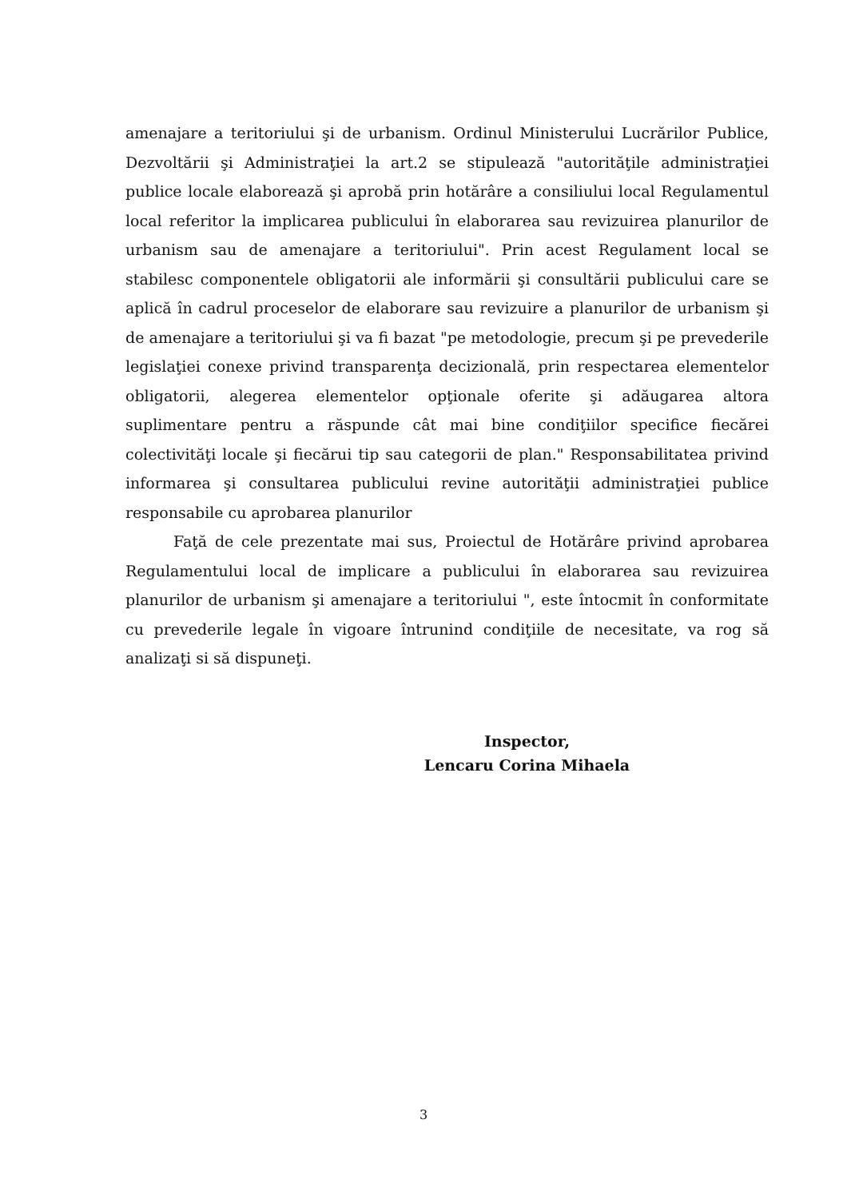amenajare a teritoriului şi de urbanism. Ordinul Ministerului Lucrărilor Publice, Dezvoltării şi Administraţiei la art.2 se stipulează "autorităţile administraţiei publice locale elaborează şi aprobă prin hotărâre a consiliului local Regulamentul local referitor la implicarea publicului în elaborarea sau revizuirea planurilor de urbanism sau de amenajare a teritoriului". Prin acest Regulament local se stabilesc componentele obligatorii ale informării şi consultării publicului care se aplică în cadrul proceselor de elaborare sau revizuire a planurilor de urbanism şi de amenajare a teritoriului şi va fi bazat "pe metodologie, precum şi pe prevederile legislaţiei conexe privind transparenţa decizională, prin respectarea elementelor obligatorii, alegerea elementelor opţionale oferite şi adăugarea altora suplimentare pentru a răspunde cât mai bine condiţiilor specifice fiecărei colectivităţi locale şi fiecărui tip sau categorii de plan." Responsabilitatea privind informarea şi consultarea publicului revine autorităţii administraţiei publice responsabile cu aprobarea planurilor
Faţă de cele prezentate mai sus, Proiectul de Hotărâre privind aprobarea Regulamentului local de implicare a publicului în elaborarea sau revizuirea planurilor de urbanism şi amenajare a teritoriului ", este întocmit în conformitate cu prevederile legale în vigoare întrunind condiţiile de necesitate, va rog să analizaţi si să dispuneţi.
Inspector,
Lencaru Corina Mihaela
3